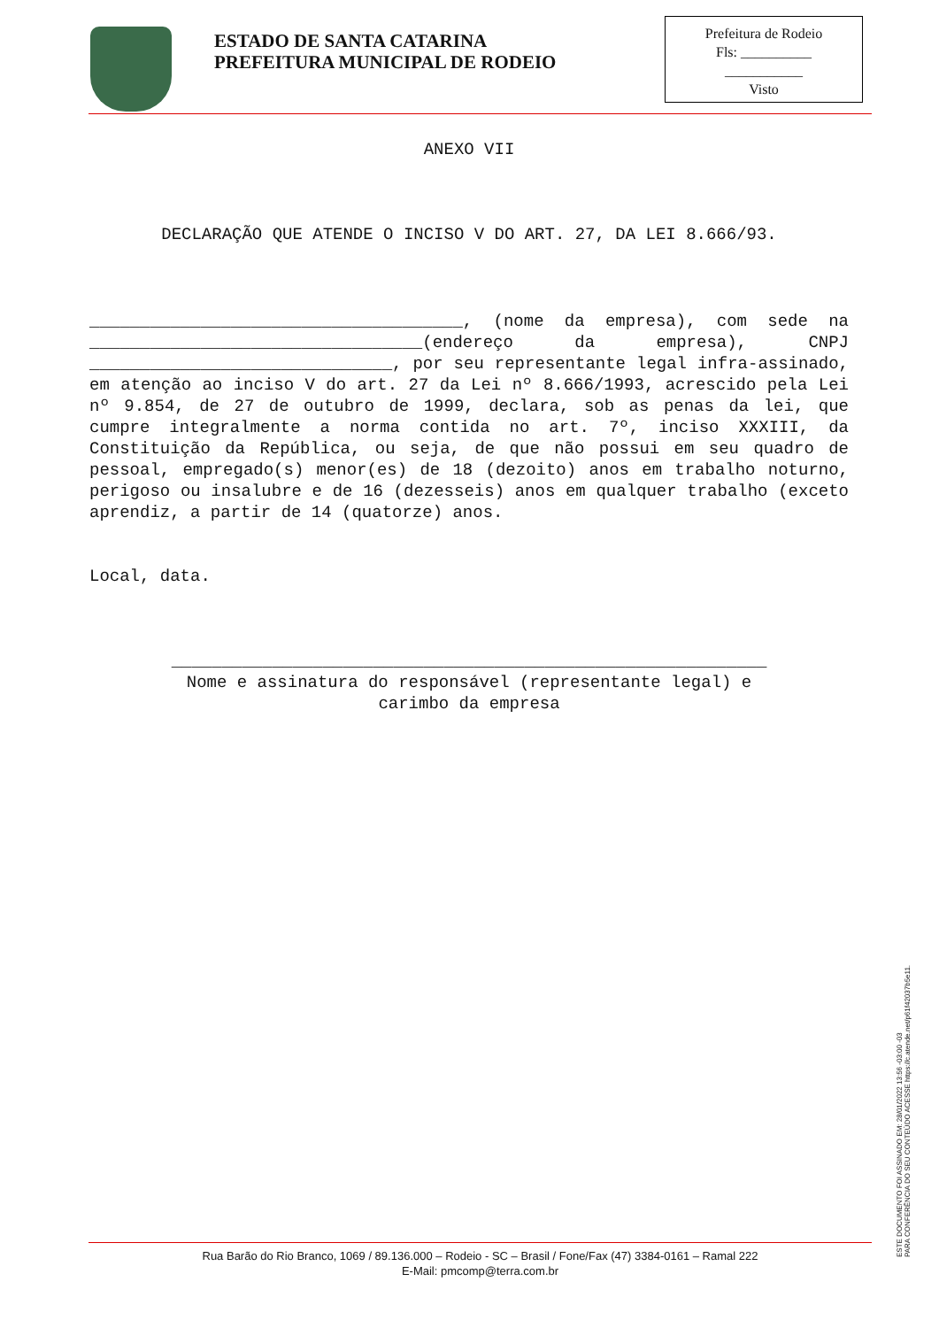ESTADO DE SANTA CATARINA
PREFEITURA MUNICIPAL DE RODEIO
Prefeitura de Rodeio
Fls: __________
___________
Visto
ANEXO VII
DECLARAÇÃO QUE ATENDE O INCISO V DO ART. 27, DA LEI 8.666/93.
_____________________________________, (nome da empresa), com sede na _________________________________(endereço da empresa), CNPJ ______________________________, por seu representante legal infra-assinado, em atenção ao inciso V do art. 27 da Lei nº 8.666/1993, acrescido pela Lei nº 9.854, de 27 de outubro de 1999, declara, sob as penas da lei, que cumpre integralmente a norma contida no art. 7º, inciso XXXIII, da Constituição da República, ou seja, de que não possui em seu quadro de pessoal, empregado(s) menor(es) de 18 (dezoito) anos em trabalho noturno, perigoso ou insalubre e de 16 (dezesseis) anos em qualquer trabalho (exceto aprendiz, a partir de 14 (quatorze) anos.
Local, data.
___________________________________________________________
Nome e assinatura do responsável (representante legal) e
carimbo da empresa
ESTE DOCUMENTO FOI ASSINADO EM: 28/01/2022 13:56 -03:00 -03
PARA CONFERÊNCIA DO SEU CONTEÚDO ACESSE https://c.atende.net/p61f42037b5e11.
Rua Barão do Rio Branco, 1069 / 89.136.000 – Rodeio - SC – Brasil / Fone/Fax (47) 3384-0161 – Ramal 222
E-Mail: pmcomp@terra.com.br